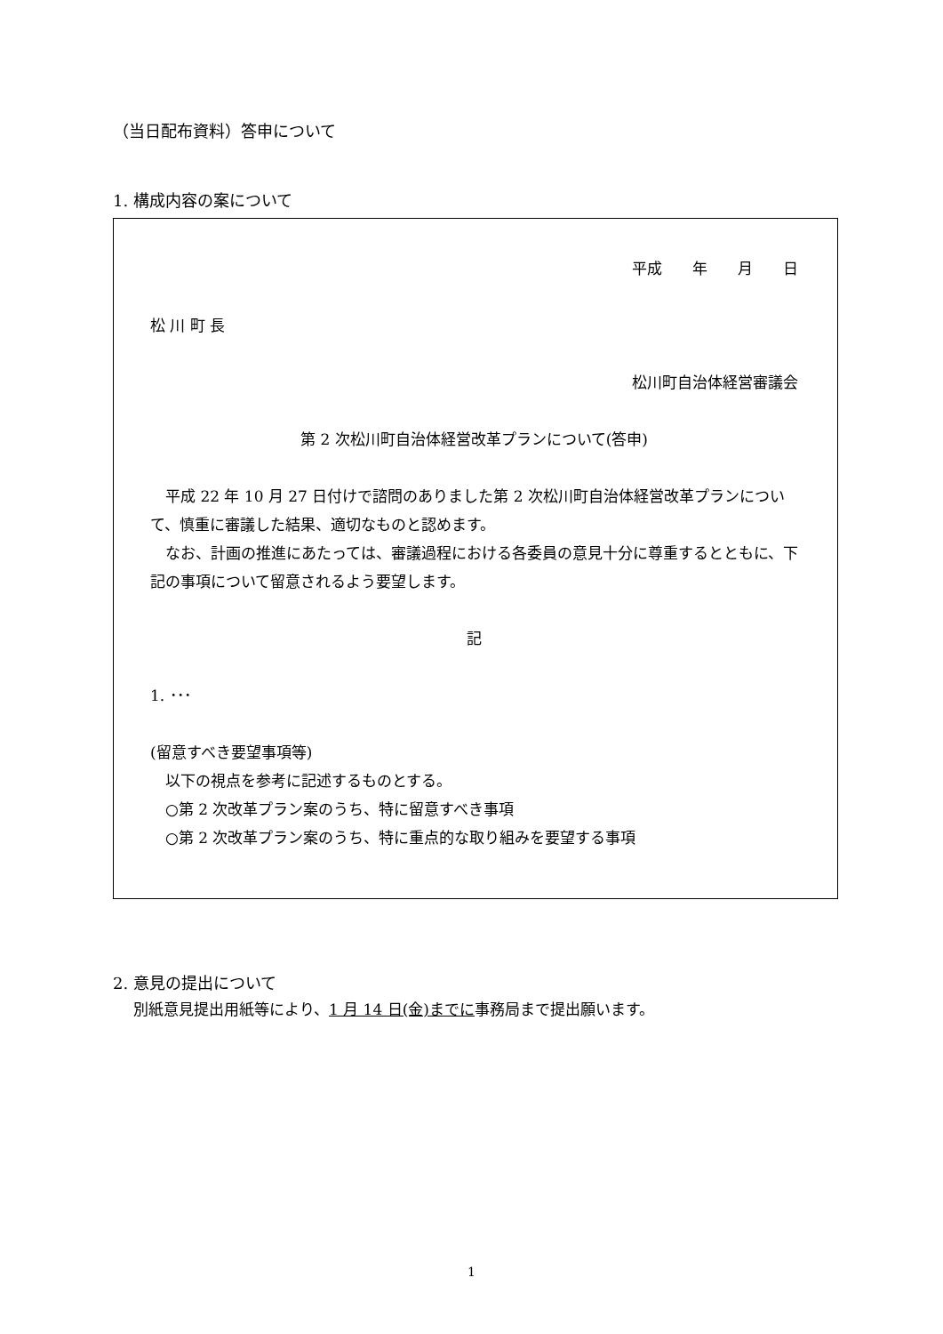（当日配布資料）答申について
1. 構成内容の案について
平成　　年　　月　　日
松 川 町 長
松川町自治体経営審議会
第 2 次松川町自治体経営改革プランについて(答申)
　平成 22 年 10 月 27 日付けで諮問のありました第 2 次松川町自治体経営改革プランについて、慎重に審議した結果、適切なものと認めます。
　なお、計画の推進にあたっては、審議過程における各委員の意見十分に尊重するとともに、下記の事項について留意されるよう要望します。
記
1. ･･･
(留意すべき要望事項等)
　以下の視点を参考に記述するものとする。
　○第 2 次改革プラン案のうち、特に留意すべき事項
　○第 2 次改革プラン案のうち、特に重点的な取り組みを要望する事項
2. 意見の提出について
別紙意見提出用紙等により、1 月 14 日(金)までに事務局まで提出願います。
1